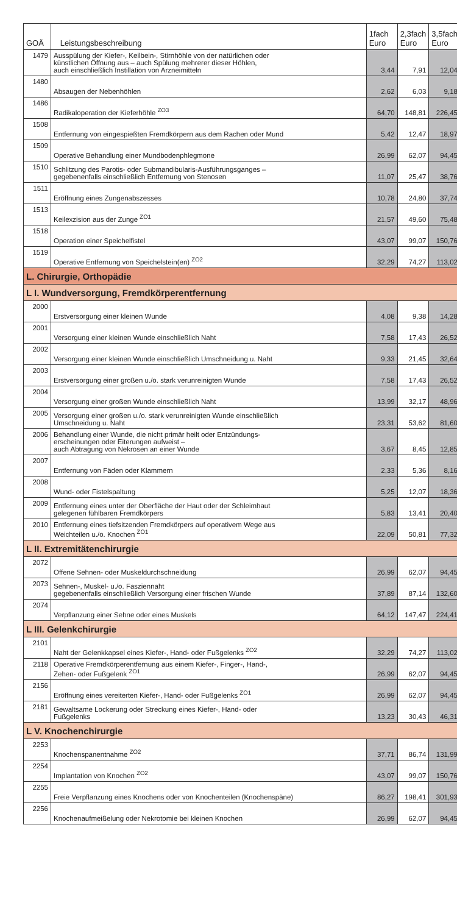| GOÄ | Leistungsbeschreibung | 1fach Euro | 2,3fach Euro | 3,5fach Euro |
| --- | --- | --- | --- | --- |
| 1479 | Ausspülung der Kiefer-, Keilbein-, Stirnhöhle von der natürlichen oder künstlichen Öffnung aus – auch Spülung mehrerer dieser Höhlen, auch einschließlich Instillation von Arzneimitteln | 3,44 | 7,91 | 12,04 |
| 1480 | Absaugen der Nebenhöhlen | 2,62 | 6,03 | 9,18 |
| 1486 | Radikaloperation der Kieferhöhle <sup>ZO3</sup> | 64,70 | 148,81 | 226,45 |
| 1508 | Entfernung von eingespießten Fremdkörpern aus dem Rachen oder Mund | 5,42 | 12,47 | 18,97 |
| 1509 | Operative Behandlung einer Mundbodenphlegmone | 26,99 | 62,07 | 94,45 |
| 1510 | Schlitzung des Parotis- oder Submandibularis-Ausführungsganges – gegebenenfalls einschließlich Entfernung von Stenosen | 11,07 | 25,47 | 38,76 |
| 1511 | Eröffnung eines Zungenabszesses | 10,78 | 24,80 | 37,74 |
| 1513 | Keilexzision aus der Zunge <sup>ZO1</sup> | 21,57 | 49,60 | 75,48 |
| 1518 | Operation einer Speichelfistel | 43,07 | 99,07 | 150,76 |
| 1519 | Operative Entfernung von Speichelstein(en) <sup>ZO2</sup> | 32,29 | 74,27 | 113,02 |
| L. Chirurgie, Orthopädie | | | | |
| L I. Wundversorgung, Fremdkörperentfernung | | | | |
| 2000 | Erstversorgung einer kleinen Wunde | 4,08 | 9,38 | 14,28 |
| 2001 | Versorgung einer kleinen Wunde einschließlich Naht | 7,58 | 17,43 | 26,52 |
| 2002 | Versorgung einer kleinen Wunde einschließlich Umschneidung u. Naht | 9,33 | 21,45 | 32,64 |
| 2003 | Erstversorgung einer großen u./o. stark verunreinigten Wunde | 7,58 | 17,43 | 26,52 |
| 2004 | Versorgung einer großen Wunde einschließlich Naht | 13,99 | 32,17 | 48,96 |
| 2005 | Versorgung einer großen u./o. stark verunreinigten Wunde einschließlich Umschneidung u. Naht | 23,31 | 53,62 | 81,60 |
| 2006 | Behandlung einer Wunde, die nicht primär heilt oder Entzündungs- erscheinungen oder Eiterungen aufweist – auch Abtragung von Nekrosen an einer Wunde | 3,67 | 8,45 | 12,85 |
| 2007 | Entfernung von Fäden oder Klammern | 2,33 | 5,36 | 8,16 |
| 2008 | Wund- oder Fistelspaltung | 5,25 | 12,07 | 18,36 |
| 2009 | Entfernung eines unter der Oberfläche der Haut oder der Schleimhaut gelegenen fühlbaren Fremdkörpers | 5,83 | 13,41 | 20,40 |
| 2010 | Entfernung eines tiefsitzenden Fremdkörpers auf operativem Wege aus Weichteilen u./o. Knochen <sup>ZO1</sup> | 22,09 | 50,81 | 77,32 |
| L II. Extremitätenchirurgie | | | | |
| 2072 | Offene Sehnen- oder Muskeldurchschneidung | 26,99 | 62,07 | 94,45 |
| 2073 | Sehnen-, Muskel- u./o. Fasziennaht gegebenenfalls einschließlich Versorgung einer frischen Wunde | 37,89 | 87,14 | 132,60 |
| 2074 | Verpflanzung einer Sehne oder eines Muskels | 64,12 | 147,47 | 224,41 |
| L III. Gelenkchirurgie | | | | |
| 2101 | Naht der Gelenkkapsel eines Kiefer-, Hand- oder Fußgelenks <sup>ZO2</sup> | 32,29 | 74,27 | 113,02 |
| 2118 | Operative Fremdkörperentfernung aus einem Kiefer-, Finger-, Hand-, Zehen- oder Fußgelenk <sup>ZO1</sup> | 26,99 | 62,07 | 94,45 |
| 2156 | Eröffnung eines vereiterten Kiefer-, Hand- oder Fußgelenks <sup>ZO1</sup> | 26,99 | 62,07 | 94,45 |
| 2181 | Gewaltsame Lockerung oder Streckung eines Kiefer-, Hand- oder Fußgelenks | 13,23 | 30,43 | 46,31 |
| L V. Knochenchirurgie | | | | |
| 2253 | Knochenspanentnahme <sup>ZO2</sup> | 37,71 | 86,74 | 131,99 |
| 2254 | Implantation von Knochen <sup>ZO2</sup> | 43,07 | 99,07 | 150,76 |
| 2255 | Freie Verpflanzung eines Knochens oder von Knochenteilen (Knochenspäne) | 86,27 | 198,41 | 301,93 |
| 2256 | Knochenaufmeißelung oder Nekrotomie bei kleinen Knochen | 26,99 | 62,07 | 94,45 |